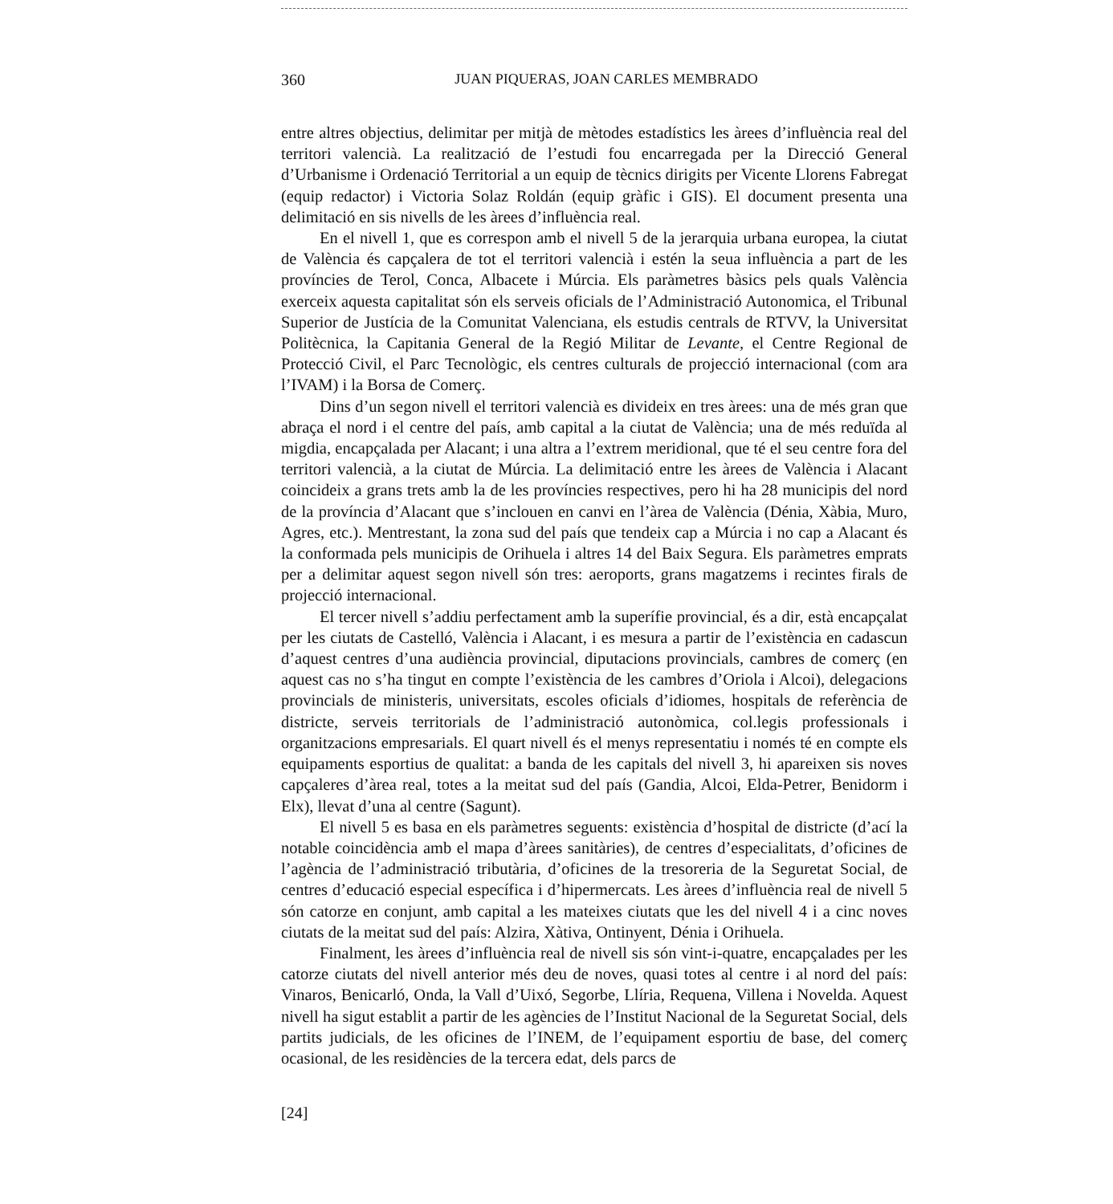360
JUAN PIQUERAS, JOAN CARLES MEMBRADO
entre altres objectius, delimitar per mitjà de mètodes estadístics les àrees d’influència real del territori valencià. La realització de l’estudi fou encarregada per la Direcció General d’Urbanisme i Ordenació Territorial a un equip de tècnics dirigits per Vicente Llorens Fabregat (equip redactor) i Victoria Solaz Roldán (equip gràfic i GIS). El document presenta una delimitació en sis nivells de les àrees d’influència real.
En el nivell 1, que es correspon amb el nivell 5 de la jerarquia urbana europea, la ciutat de València és capçalera de tot el territori valencià i estén la seua influència a part de les províncies de Terol, Conca, Albacete i Múrcia. Els paràmetres bàsics pels quals València exerceix aquesta capitalitat són els serveis oficials de l’Administració Autonomica, el Tribunal Superior de Justícia de la Comunitat Valenciana, els estudis centrals de RTVV, la Universitat Politècnica, la Capitania General de la Regió Militar de Levante, el Centre Regional de Protecció Civil, el Parc Tecnològic, els centres culturals de projecció internacional (com ara l’IVAM) i la Borsa de Comerç.
Dins d’un segon nivell el territori valencià es divideix en tres àrees: una de més gran que abraça el nord i el centre del país, amb capital a la ciutat de València; una de més reduïda al migdia, encapçalada per Alacant; i una altra a l’extrem meridional, que té el seu centre fora del territori valencià, a la ciutat de Múrcia. La delimitació entre les àrees de València i Alacant coincideix a grans trets amb la de les províncies respectives, pero hi ha 28 municipis del nord de la província d’Alacant que s’inclouen en canvi en l’àrea de València (Dénia, Xàbia, Muro, Agres, etc.). Mentrestant, la zona sud del país que tendeix cap a Múrcia i no cap a Alacant és la conformada pels municipis de Orihuela i altres 14 del Baix Segura. Els paràmetres emprats per a delimitar aquest segon nivell són tres: aeroports, grans magatzems i recintes firals de projecció internacional.
El tercer nivell s’addiu perfectament amb la superífie provincial, és a dir, està encapçalat per les ciutats de Castelló, València i Alacant, i es mesura a partir de l’existència en cadascun d’aquest centres d’una audiència provincial, diputacions provincials, cambres de comerç (en aquest cas no s’ha tingut en compte l’existència de les cambres d’Oriola i Alcoi), delegacions provincials de ministeris, universitats, escoles oficials d’idiomes, hospitals de referència de districte, serveis territorials de l’administració autonòmica, col.legis professionals i organitzacions empresarials. El quart nivell és el menys representatiu i només té en compte els equipaments esportius de qualitat: a banda de les capitals del nivell 3, hi apareixen sis noves capçaleres d’àrea real, totes a la meitat sud del país (Gandia, Alcoi, Elda-Petrer, Benidorm i Elx), llevat d’una al centre (Sagunt).
El nivell 5 es basa en els paràmetres seguents: existència d’hospital de districte (d’ací la notable coincidència amb el mapa d’àrees sanitàries), de centres d’especialitats, d’oficines de l’agència de l’administració tributària, d’oficines de la tresoreria de la Seguretat Social, de centres d’educació especial específica i d’hipermercats. Les àrees d’influència real de nivell 5 són catorze en conjunt, amb capital a les mateixes ciutats que les del nivell 4 i a cinc noves ciutats de la meitat sud del país: Alzira, Xàtiva, Ontinyent, Dénia i Orihuela.
Finalment, les àrees d’influència real de nivell sis són vint-i-quatre, encapçalades per les catorze ciutats del nivell anterior més deu de noves, quasi totes al centre i al nord del país: Vinaros, Benicarló, Onda, la Vall d’Uixó, Segorbe, Llíria, Requena, Villena i Novelda. Aquest nivell ha sigut establit a partir de les agències de l’Institut Nacional de la Seguretat Social, dels partits judicials, de les oficines de l’INEM, de l’equipament esportiu de base, del comerç ocasional, de les residències de la tercera edat, dels parcs de
[24]